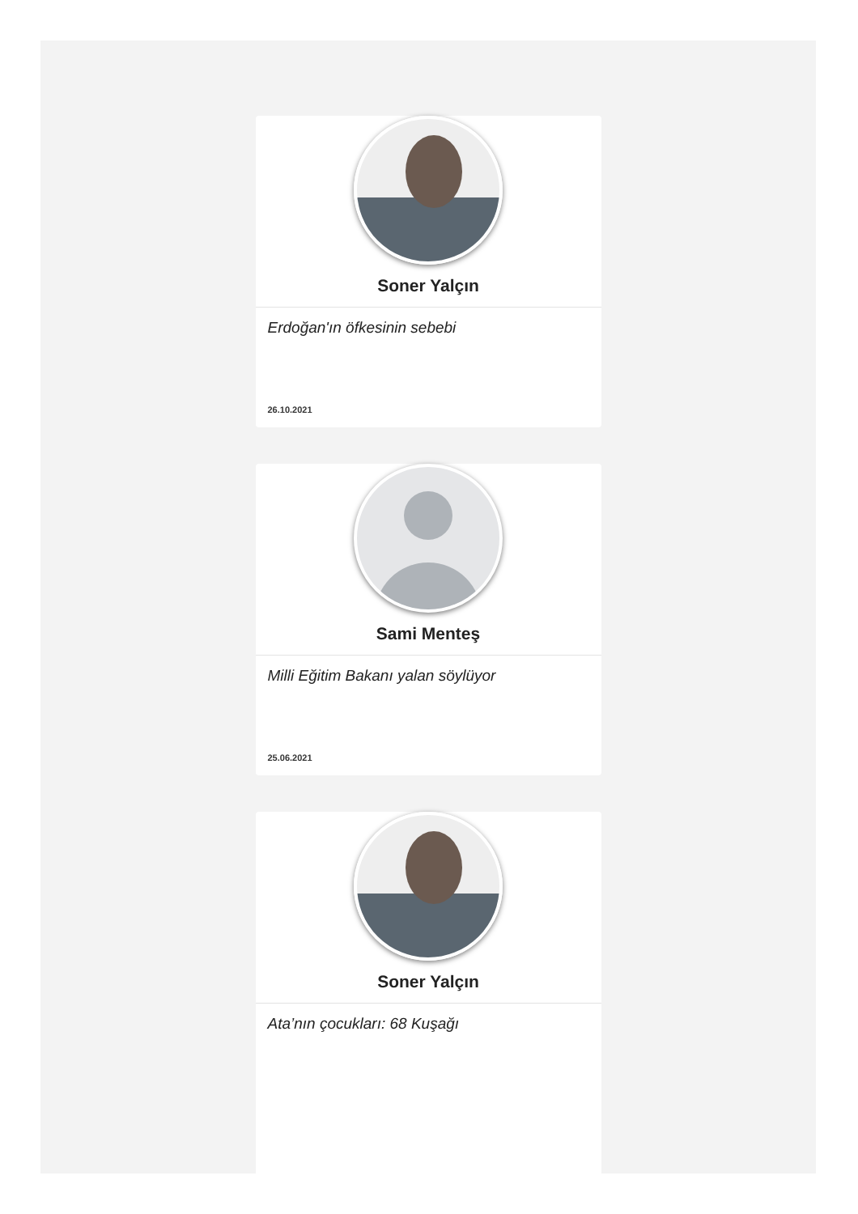Soner Yalçın
Erdoğan'ın öfkesinin sebebi
26.10.2021
Sami Menteş
Milli Eğitim Bakanı yalan söylüyor
25.06.2021
Soner Yalçın
Ata’nın çocukları: 68 Kuşağı